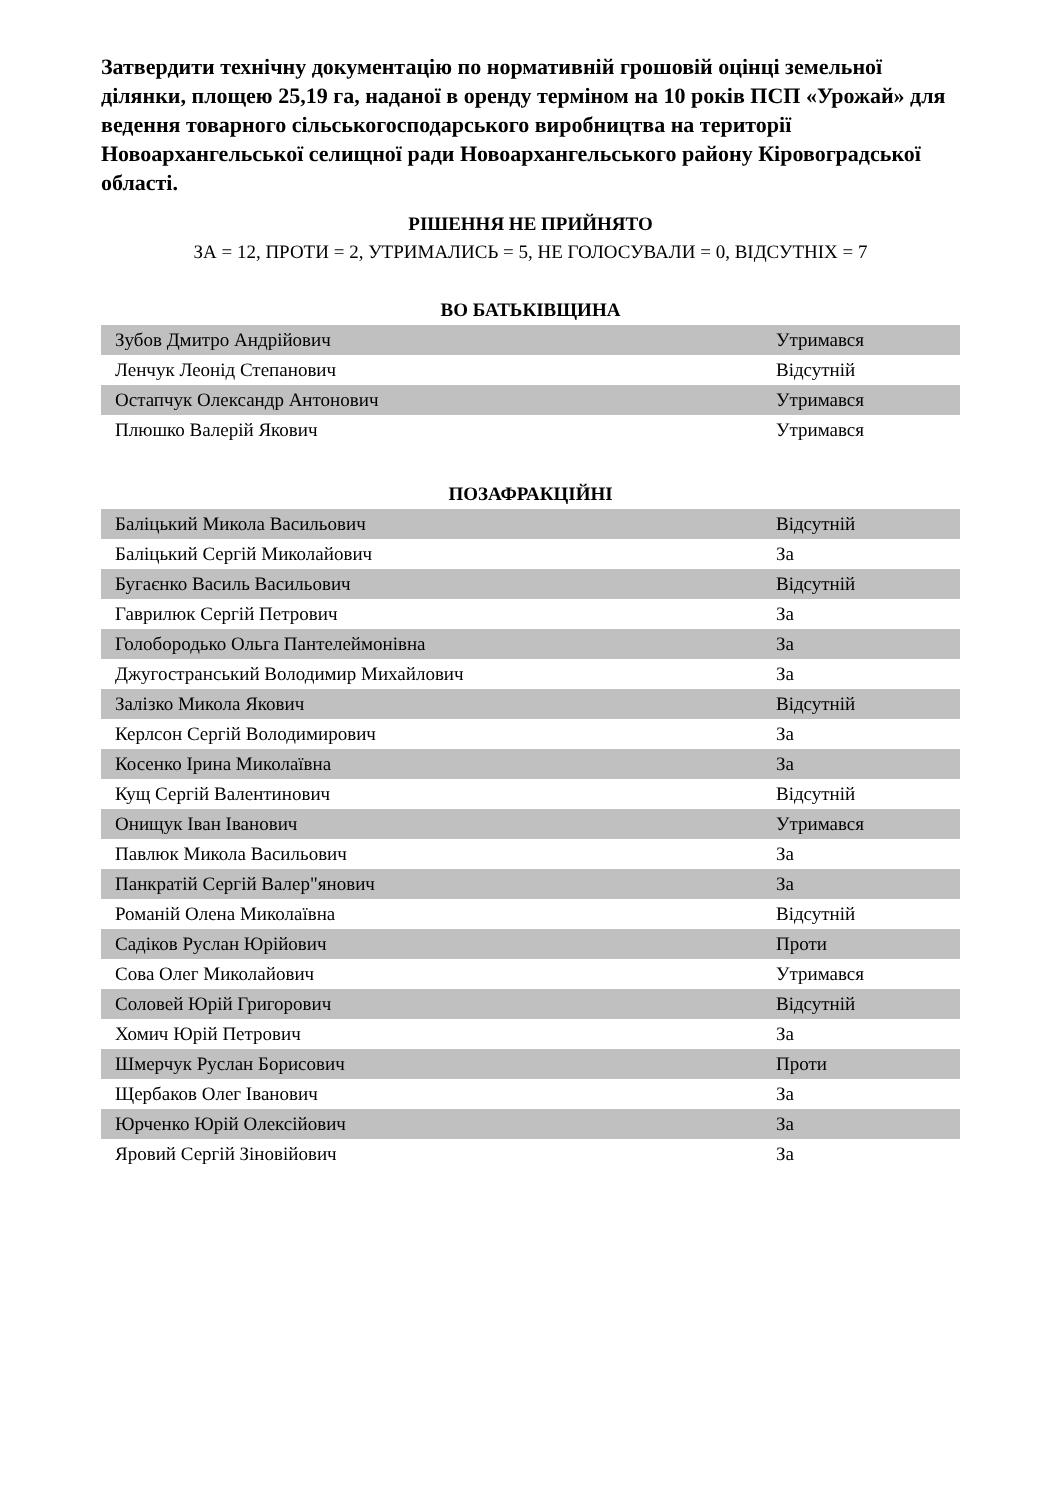Затвердити технічну документацію по нормативній грошовій оцінці земельної ділянки, площею 25,19 га, наданої в оренду терміном на 10 років ПСП «Урожай» для ведення товарного сільськогосподарського виробництва на території Новоархангельської селищної ради Новоархангельського району Кіровоградської області.
РІШЕННЯ НЕ ПРИЙНЯТО
ЗА = 12, ПРОТИ = 2, УТРИМАЛИСЬ = 5, НЕ ГОЛОСУВАЛИ = 0, ВІДСУТНІХ = 7
ВО БАТЬКІВЩИНА
| Зубов Дмитро Андрійович | Утримався |
| Ленчук Леонід Степанович | Відсутній |
| Остапчук Олександр Антонович | Утримався |
| Плюшко Валерій Якович | Утримався |
ПОЗАФРАКЦІЙНІ
| Баліцький Микола Васильович | Відсутній |
| Баліцький Сергій Миколайович | За |
| Бугаєнко Василь Васильович | Відсутній |
| Гаврилюк Сергій Петрович | За |
| Голобородько Ольга Пантелеймонівна | За |
| Джугостранський Володимир Михайлович | За |
| Залізко Микола Якович | Відсутній |
| Керлсон Сергій Володимирович | За |
| Косенко Ірина Миколаївна | За |
| Кущ Сергій Валентинович | Відсутній |
| Онищук Іван Іванович | Утримався |
| Павлюк Микола Васильович | За |
| Панкратій Сергій Валер"янович | За |
| Романій Олена Миколаївна | Відсутній |
| Садіков Руслан Юрійович | Проти |
| Сова Олег Миколайович | Утримався |
| Соловей Юрій Григорович | Відсутній |
| Хомич Юрій Петрович | За |
| Шмерчук Руслан Борисович | Проти |
| Щербаков Олег Іванович | За |
| Юрченко Юрій Олексійович | За |
| Яровий Сергій Зіновійович | За |